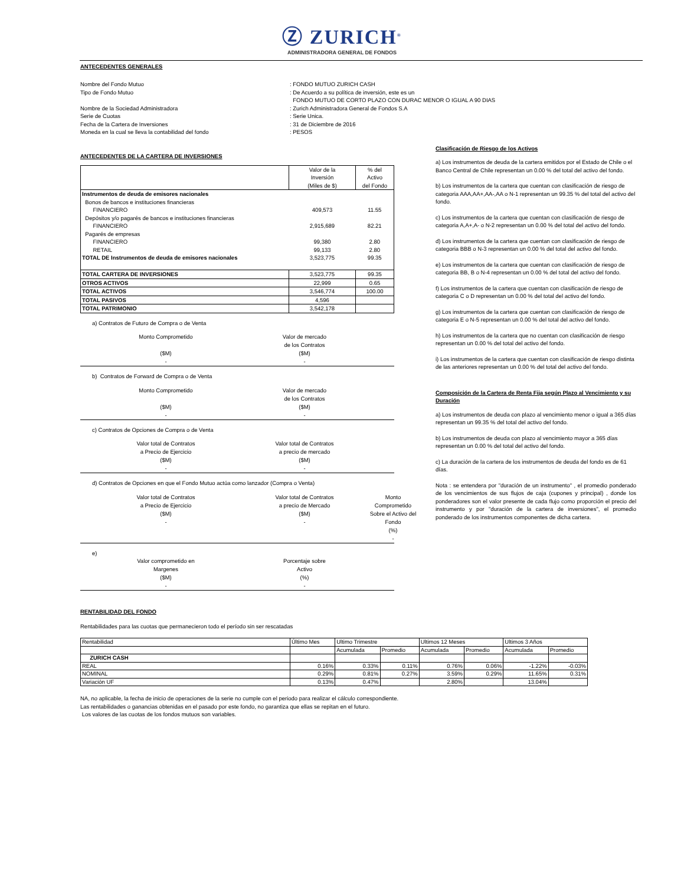Ⓩ ZURICH<sup>®</sup>
ADMINISTRADORA GENERAL DE FONDOS
ANTECEDENTES GENERALES
Nombre del Fondo Mutuo: FONDO MUTUO ZURICH CASH
Tipo de Fondo Mutuo: De Acuerdo a su política de inversión, este es un
FONDO MUTUO DE CORTO PLAZO CON DURAC MENOR O IGUAL A 90 DIAS
Nombre de la Sociedad Administradora: Zurich Administradora General de Fondos S.A
Serie de Cuotas: Serie Unica.
Fecha de la Cartera de Inversiones: 31 de Diciembre de 2016
Moneda en la cual se lleva la contabilidad del fondo: PESOS
ANTECEDENTES DE LA CARTERA DE INVERSIONES
| | Valor de la Inversión (Miles de $) | % del Activo del Fondo |
| Instrumentos de deuda de emisores nacionales | | |
| Bonos de bancos e instituciones financieras | | |
| FINANCIERO | 409,573 | 11.55 |
| Depósitos y/o pagarés de bancos e instituciones financieras | | |
| FINANCIERO | 2,915,689 | 82.21 |
| Pagarés de empresas | | |
| FINANCIERO | 99,380 | 2.80 |
| RETAIL | 99,133 | 2.80 |
| TOTAL DE Instrumentos de deuda de emisores nacionales | 3,523,775 | 99.35 |
| TOTAL CARTERA DE INVERSIONES | 3,523,775 | 99.35 |
| OTROS ACTIVOS | 22,999 | 0.65 |
| TOTAL ACTIVOS | 3,546,774 | 100.00 |
| TOTAL PASIVOS | 4,596 | |
| TOTAL PATRIMONIO | 3,542,178 | |
a) Contratos de Futuro de Compra o de Venta
Monto Comprometido
($M)
- Valor de mercado
de los Contratos
($M)
-
b) Contratos de Forward de Compra o de Venta
Monto Comprometido
($M)
- Valor de mercado
de los Contratos
($M)
-
c) Contratos de Opciones de Compra o de Venta
Valor total de Contratos
a Precio de Ejercicio
($M)
- Valor total de Contratos
a precio de mercado
($M)
-
d) Contratos de Opciones en que el Fondo Mutuo actúa como lanzador (Compra o Venta)
Valor total de Contratos
a Precio de Ejercicio
($M)
- Valor total de Contratos
a precio de Mercado
($M)
- Monto Comprometido
Sobre el Activo del Fondo
(%)
-
e)
Valor comprometido en
Margenes
($M)
- Porcentaje sobre
Activo
(%)
-
Clasificación de Riesgo de los Activos
a) Los instrumentos de deuda de la cartera emitidos por el Estado de Chile o el Banco Central de Chile representan un 0.00 % del total del activo del fondo.
b) Los instrumentos de la cartera que cuentan con clasificación de riesgo de categoria AAA,AA+,AA-,AA o N-1 representan un 99.35 % del total del activo del fondo.
c) Los instrumentos de la cartera que cuentan con clasificación de riesgo de categoria A,A+,A- o N-2 representan un 0.00 % del total del activo del fondo.
d) Los instrumentos de la cartera que cuentan con clasificación de riesgo de categoria BBB o N-3 representan un 0.00 % del total del activo del fondo.
e) Los instrumentos de la cartera que cuentan con clasificación de riesgo de categoria BB, B o N-4 representan un 0.00 % del total del activo del fondo.
f) Los instrumentos de la cartera que cuentan con clasificación de riesgo de categoria C o D representan un 0.00 % del total del activo del fondo.
g) Los instrumentos de la cartera que cuentan con clasificación de riesgo de categoria E o N-5 representan un 0.00 % del total del activo del fondo.
h) Los instrumentos de la cartera que no cuentan con clasificación de riesgo representan un 0.00 % del total del activo del fondo.
i) Los instrumentos de la cartera que cuentan con clasificación de riesgo distinta de las anteriores representan un 0.00 % del total del activo del fondo.
Composición de la Cartera de Renta Fija según Plazo al Vencimiento y su Duración
a) Los instrumentos de deuda con plazo al vencimiento menor o igual a 365 días representan un 99.35 % del total del activo del fondo.
b) Los instrumentos de deuda con plazo al vencimiento mayor a 365 días representan un 0.00 % del total del activo del fondo.
c) La duración de la cartera de los instrumentos de deuda del fondo es de 61 días.
Nota : se entendera por "duración de un instrumento" , el promedio ponderado de los vencimientos de sus flujos de caja (cupones y principal) , donde los ponderadores son el valor presente de cada flujo como proporción el precio del instrumento y por "duración de la cartera de inversiones", el promedio ponderado de los instrumentos componentes de dicha cartera.
RENTABILIDAD DEL FONDO
Rentabilidades para las cuotas que permanecieron todo el período sin ser rescatadas
| Rentabilidad | Último Mes | Ultimo Trimestre | | Ultimos 12 Meses | | Ultimos 3 Años | |
| | | Acumulada | Promedio | Acumulada | Promedio | Acumulada | Promedio |
| ZURICH CASH | | | | | | | |
| REAL | 0.16% | 0.33% | 0.11% | 0.76% | 0.06% | -1.22% | -0.03% |
| NOMINAL | 0.29% | 0.81% | 0.27% | 3.59% | 0.29% | 11.65% | 0.31% |
| Variación UF | 0.13% | 0.47% | | 2.80% | | 13.04% | |
NA, no aplicable, la fecha de inicio de operaciones de la serie no cumple con el periodo para realizar el cálculo correspondiente.
Las rentabilidades o ganancias obtenidas en el pasado por este fondo, no garantiza que ellas se repitan en el futuro.
Los valores de las cuotas de los fondos mutuos son variables.